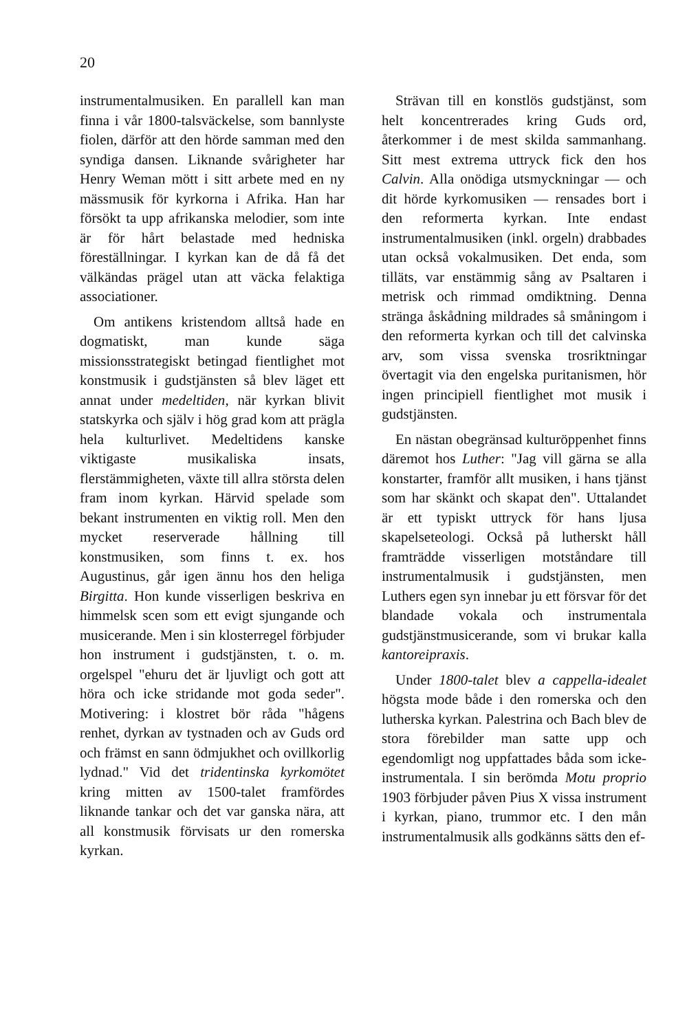20
instrumentalmusiken. En parallell kan man finna i vår 1800-talsväckelse, som bannlyste fiolen, därför att den hörde samman med den syndiga dansen. Liknande svårigheter har Henry Weman mött i sitt arbete med en ny mässmusik för kyrkorna i Afrika. Han har försökt ta upp afrikanska melodier, som inte är för hårt belastade med hedniska föreställningar. I kyrkan kan de då få det välkändas prägel utan att väcka felaktiga associationer.
Om antikens kristendom alltså hade en dogmatiskt, man kunde säga missionsstrategiskt betingad fientlighet mot konstmusik i gudstjänsten så blev läget ett annat under medeltiden, när kyrkan blivit statskyrka och själv i hög grad kom att prägla hela kulturlivet. Medeltidens kanske viktigaste musikaliska insats, flerstämmigheten, växte till allra största delen fram inom kyrkan. Härvid spelade som bekant instrumenten en viktig roll. Men den mycket reserverade hållning till konstmusiken, som finns t. ex. hos Augustinus, går igen ännu hos den heliga Birgitta. Hon kunde visserligen beskriva en himmelsk scen som ett evigt sjungande och musicerande. Men i sin klosterregel förbjuder hon instrument i gudstjänsten, t. o. m. orgelspel "ehuru det är ljuvligt och gott att höra och icke stridande mot goda seder". Motivering: i klostret bör råda "hågens renhet, dyrkan av tystnaden och av Guds ord och främst en sann ödmjukhet och ovillkorlig lydnad." Vid det tridentinska kyrkomötet kring mitten av 1500-talet framfördes liknande tankar och det var ganska nära, att all konstmusik förvisats ur den romerska kyrkan.
Strävan till en konstlös gudstjänst, som helt koncentrerades kring Guds ord, återkommer i de mest skilda sammanhang. Sitt mest extrema uttryck fick den hos Calvin. Alla onödiga utsmyckningar — och dit hörde kyrkomusiken — rensades bort i den reformerta kyrkan. Inte endast instrumentalmusiken (inkl. orgeln) drabbades utan också vokalmusiken. Det enda, som tilläts, var enstämmig sång av Psaltaren i metrisk och rimmad omdiktning. Denna stränga åskådning mildrades så småningom i den reformerta kyrkan och till det calvinska arv, som vissa svenska trosriktningar övertagit via den engelska puritanismen, hör ingen principiell fientlighet mot musik i gudstjänsten.
En nästan obegränsad kulturöppenhet finns däremot hos Luther: "Jag vill gärna se alla konstarter, framför allt musiken, i hans tjänst som har skänkt och skapat den". Uttalandet är ett typiskt uttryck för hans ljusa skapelseteologi. Också på lutherskt håll framträdde visserligen motståndare till instrumentalmusik i gudstjänsten, men Luthers egen syn innebar ju ett försvar för det blandade vokala och instrumentala gudstjänstmusicerande, som vi brukar kalla kantoreipraxis.
Under 1800-talet blev a cappella-idealet högsta mode både i den romerska och den lutherska kyrkan. Palestrina och Bach blev de stora förebilder man satte upp och egendomligt nog uppfattades båda som icke-instrumentala. I sin berömda Motu proprio 1903 förbjuder påven Pius X vissa instrument i kyrkan, piano, trummor etc. I den mån instrumentalmusik alls godkänns sätts den ef-